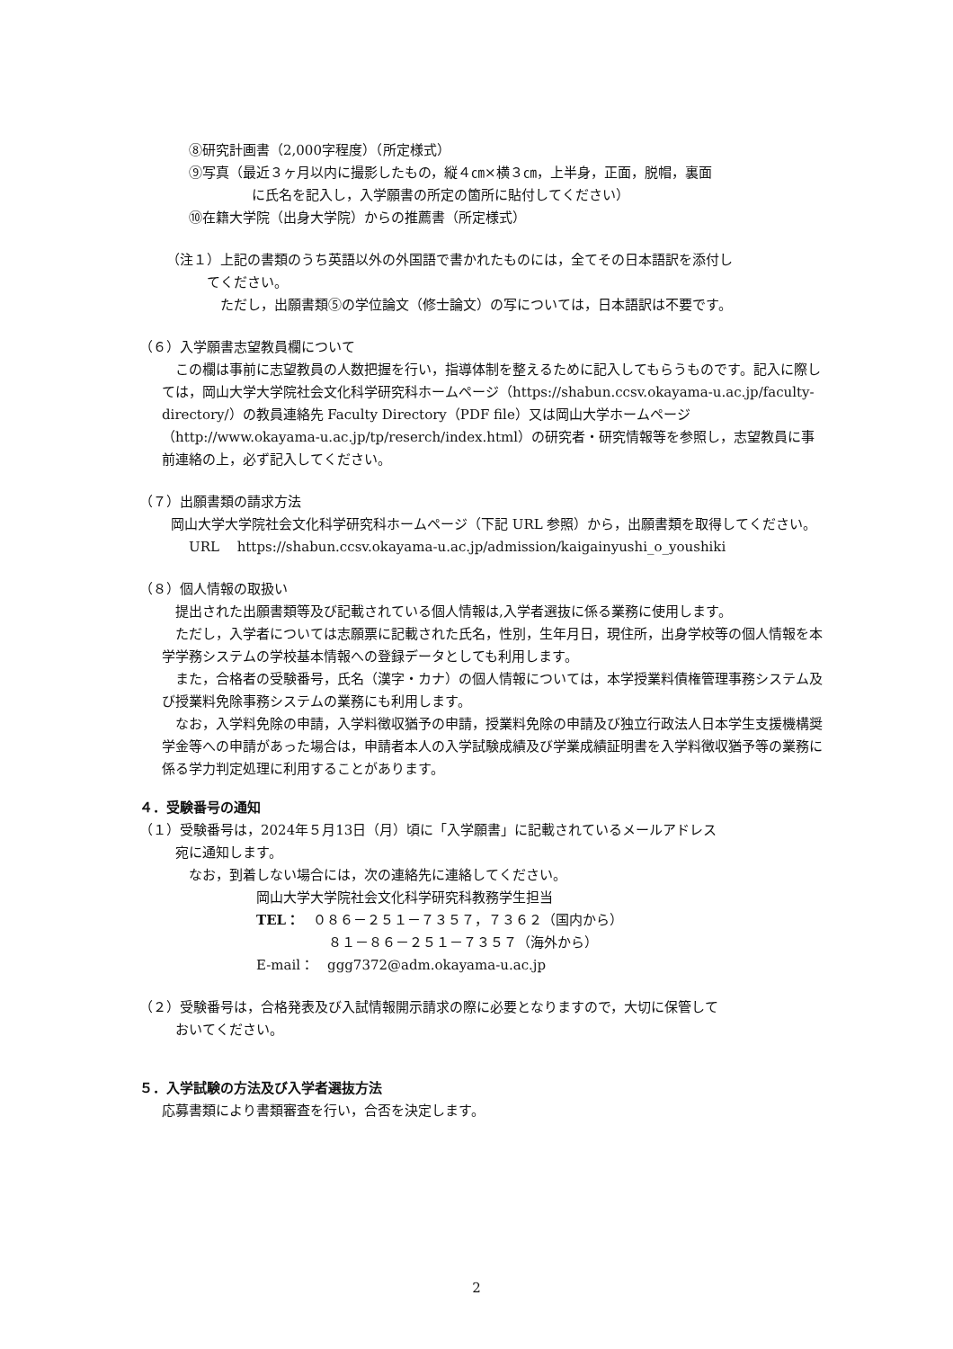⑧研究計画書（2,000字程度）（所定様式）
⑨写真（最近３ヶ月以内に撮影したもの，縦４㎝×横３㎝，上半身，正面，脱帽，裏面
に氏名を記入し，入学願書の所定の箇所に貼付してください）
⑩在籍大学院（出身大学院）からの推薦書（所定様式）
（注１）上記の書類のうち英語以外の外国語で書かれたものには，全てその日本語訳を添付し
てください。
ただし，出願書類⑤の学位論文（修士論文）の写については，日本語訳は不要です。
（６）入学願書志望教員欄について
　この欄は事前に志望教員の人数把握を行い，指導体制を整えるために記入してもらうものです。記入に際しては，岡山大学大学院社会文化科学研究科ホームページ（https://shabun.ccsv.okayama-u.ac.jp/faculty-directory/）の教員連絡先 Faculty Directory（PDF file）又は岡山大学ホームページ（http://www.okayama-u.ac.jp/tp/reserch/index.html）の研究者・研究情報等を参照し，志望教員に事前連絡の上，必ず記入してください。
（７）出願書類の請求方法
　岡山大学大学院社会文化科学研究科ホームページ（下記 URL 参照）から，出願書類を取得してください。
URL　 https://shabun.ccsv.okayama-u.ac.jp/admission/kaigainyushi_o_youshiki
（８）個人情報の取扱い
　提出された出願書類等及び記載されている個人情報は,入学者選抜に係る業務に使用します。
　ただし，入学者については志願票に記載された氏名，性別，生年月日，現住所，出身学校等の個人情報を本学学務システムの学校基本情報への登録データとしても利用します。
　また，合格者の受験番号，氏名（漢字・カナ）の個人情報については，本学授業料債権管理事務システム及び授業料免除事務システムの業務にも利用します。
　なお，入学料免除の申請，入学料徴収猶予の申請，授業料免除の申請及び独立行政法人日本学生支援機構奨学金等への申請があった場合は，申請者本人の入学試験成績及び学業成績証明書を入学料徴収猶予等の業務に係る学力判定処理に利用することがあります。
４．受験番号の通知
（１）受験番号は，2024年５月13日（月）頃に「入学願書」に記載されているメールアドレス
宛に通知します。
なお，到着しない場合には，次の連絡先に連絡してください。
岡山大学大学院社会文化科学研究科教務学生担当
TEL：　０８６－２５１－７３５７，７３６２（国内から）
８１－８６－２５１－７３５７（海外から）
E-mail：　ggg7372@adm.okayama-u.ac.jp
（２）受験番号は，合格発表及び入試情報開示請求の際に必要となりますので，大切に保管して
おいてください。
５．入学試験の方法及び入学者選抜方法
応募書類により書類審査を行い，合否を決定します。
2